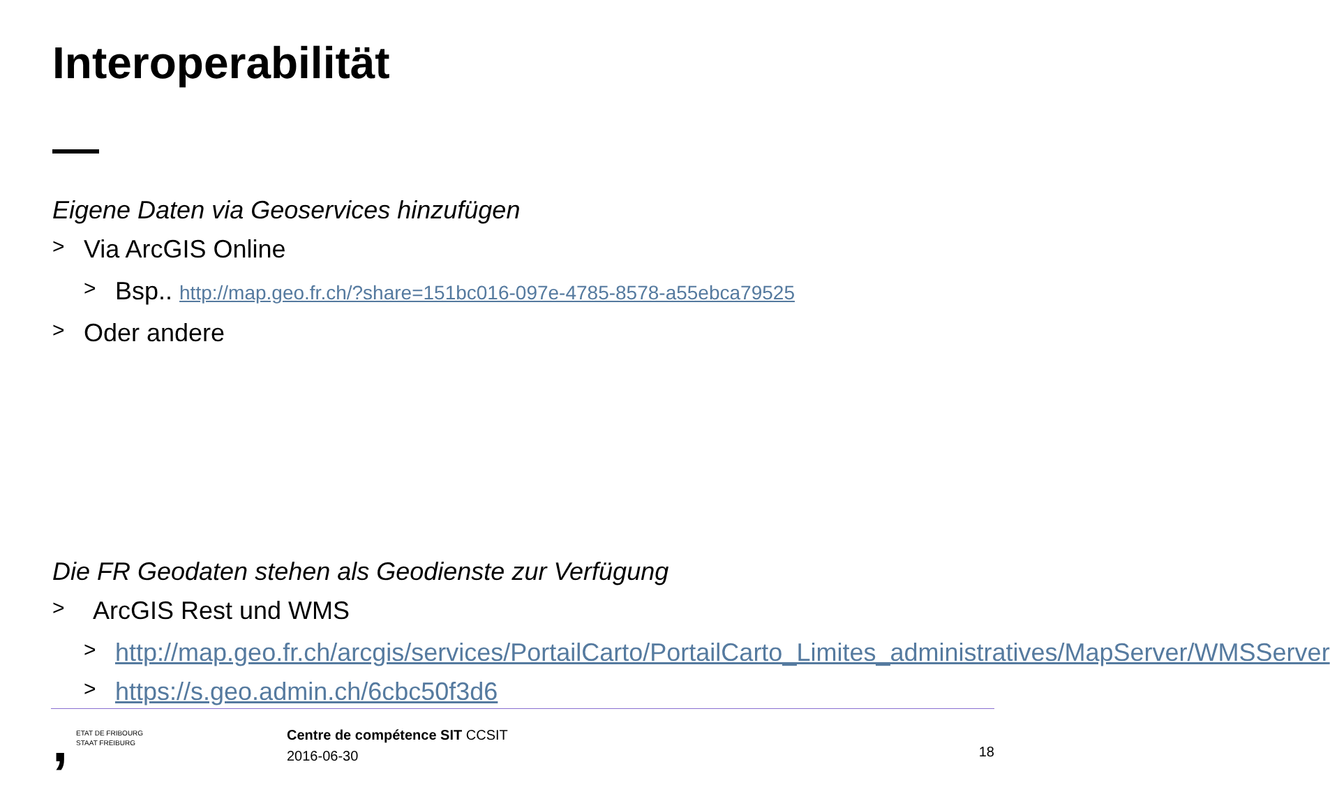Interoperabilität
Eigene Daten via Geoservices hinzufügen
> Via ArcGIS Online
> Bsp.. http://map.geo.fr.ch/?share=151bc016-097e-4785-8578-a55ebca79525
> Oder andere
Die FR Geodaten stehen als Geodienste zur Verfügung
> ArcGIS Rest und WMS
> http://map.geo.fr.ch/arcgis/services/PortailCarto/PortailCarto_Limites_administratives/MapServer/WMSServer
> https://s.geo.admin.ch/6cbc50f3d6
,
ETAT DE FRIBOURG
STAAT FREIBURG
Centre de compétence SIT CCSIT
2016-06-30
18